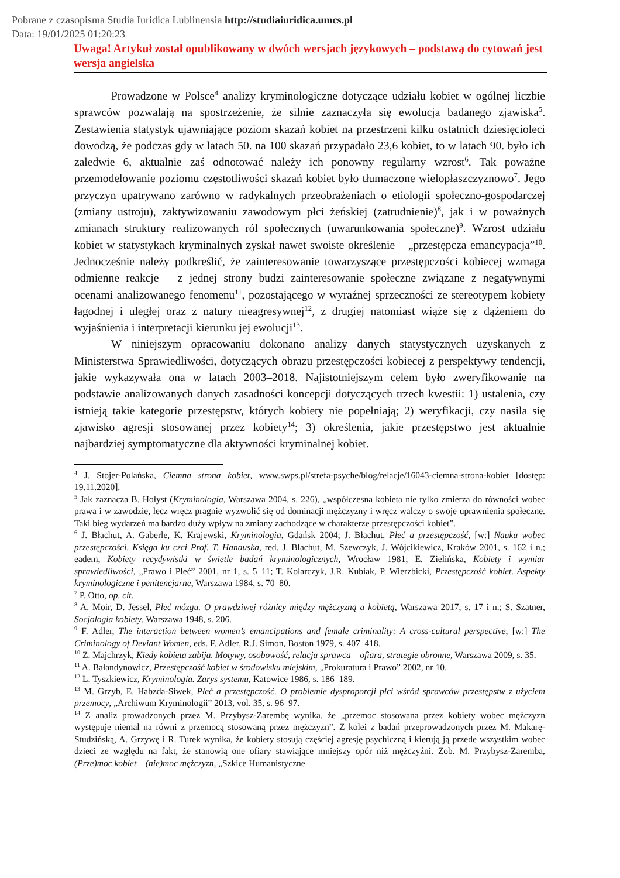Pobrane z czasopisma Studia Iuridica Lublinensia http://studiaiuridica.umcs.pl
Data: 19/01/2025 01:20:23
Uwaga! Artykuł został opublikowany w dwóch wersjach językowych – podstawą do cytowań jest wersja angielska
Prowadzone w Polsce<sup>4</sup> analizy kryminologiczne dotyczące udziału kobiet w ogólnej liczbie sprawców pozwalają na spostrzeżenie, że silnie zaznaczyła się ewolucja badanego zjawiska<sup>5</sup>. Zestawienia statystyk ujawniające poziom skazań kobiet na przestrzeni kilku ostatnich dziesięcioleci dowodzą, że podczas gdy w latach 50. na 100 skazań przypadało 23,6 kobiet, to w latach 90. było ich zaledwie 6, aktualnie zaś odnotować należy ich ponowny regularny wzrost<sup>6</sup>. Tak poważne przemodelowanie poziomu częstotliwości skazań kobiet było tłumaczone wielopłaszczyznowo<sup>7</sup>. Jego przyczyn upatrywano zarówno w radykalnych przeobrażeniach o etiologii społeczno-gospodarczej (zmiany ustroju), zaktywizowaniu zawodowym płci żeńskiej (zatrudnienie)<sup>8</sup>, jak i w poważnych zmianach struktury realizowanych ról społecznych (uwarunkowania społeczne)<sup>9</sup>. Wzrost udziału kobiet w statystykach kryminalnych zyskał nawet swoiste określenie – „przestępcza emancypacja”<sup>10</sup>. Jednocześnie należy podkreślić, że zainteresowanie towarzyszące przestępczości kobiecej wzmaga odmienne reakcje – z jednej strony budzi zainteresowanie społeczne związane z negatywnymi ocenami analizowanego fenomenu<sup>11</sup>, pozostającego w wyraźnej sprzeczności ze stereotypem kobiety łagodnej i uległej oraz z natury nieagresywnej<sup>12</sup>, z drugiej natomiast wiąże się z dążeniem do wyjaśnienia i interpretacji kierunku jej ewolucji<sup>13</sup>.
W niniejszym opracowaniu dokonano analizy danych statystycznych uzyskanych z Ministerstwa Sprawiedliwości, dotyczących obrazu przestępczości kobiecej z perspektywy tendencji, jakie wykazywała ona w latach 2003–2018. Najistotniejszym celem było zweryfikowanie na podstawie analizowanych danych zasadności koncepcji dotyczących trzech kwestii: 1) ustalenia, czy istnieją takie kategorie przestępstw, których kobiety nie popełniają; 2) weryfikacji, czy nasila się zjawisko agresji stosowanej przez kobiety<sup>14</sup>; 3) określenia, jakie przestępstwo jest aktualnie najbardziej symptomatyczne dla aktywności kryminalnej kobiet.
<sup>4</sup> J. Stojer-Polańska, Ciemna strona kobiet, www.swps.pl/strefa-psyche/blog/relacje/16043-ciemna-strona-kobiet [dostęp: 19.11.2020].
<sup>5</sup> Jak zaznacza B. Hołyst (Kryminologia, Warszawa 2004, s. 226), „współczesna kobieta nie tylko zmierza do równości wobec prawa i w zawodzie, lecz wręcz pragnie wyzwolić się od dominacji mężczyzny i wręcz walczy o swoje uprawnienia społeczne. Taki bieg wydarzeń ma bardzo duży wpływ na zmiany zachodzące w charakterze przestępczości kobiet”.
<sup>6</sup> J. Błachut, A. Gaberle, K. Krajewski, Kryminologia, Gdańsk 2004; J. Błachut, Płeć a przestępczość, [w:] Nauka wobec przestępczości. Księga ku czci Prof. T. Hanauska, red. J. Błachut, M. Szewczyk, J. Wójcikiewicz, Kraków 2001, s. 162 i n.; eadem, Kobiety recydywistki w świetle badań kryminologicznych, Wrocław 1981; E. Zielińska, Kobiety i wymiar sprawiedliwości, „Prawo i Płeć” 2001, nr 1, s. 5–11; T. Kolarczyk, J.R. Kubiak, P. Wierzbicki, Przestępczość kobiet. Aspekty kryminologiczne i penitencjarne, Warszawa 1984, s. 70–80.
<sup>7</sup> P. Otto, op. cit.
<sup>8</sup> A. Moir, D. Jessel, Płeć mózgu. O prawdziwej różnicy między mężczyzną a kobietą, Warszawa 2017, s. 17 i n.; S. Szatner, Socjologia kobiety, Warszawa 1948, s. 206.
<sup>9</sup> F. Adler, The interaction between women’s emancipations and female criminality: A cross-cultural perspective, [w:] The Criminology of Deviant Women, eds. F. Adler, R.J. Simon, Boston 1979, s. 407–418.
<sup>10</sup> Z. Majchrzyk, Kiedy kobieta zabija. Motywy, osobowość, relacja sprawca – ofiara, strategie obronne, Warszawa 2009, s. 35.
<sup>11</sup> A. Bałandynowicz, Przestępczość kobiet w środowisku miejskim, „Prokuratura i Prawo” 2002, nr 10.
<sup>12</sup> L. Tyszkiewicz, Kryminologia. Zarys systemu, Katowice 1986, s. 186–189.
<sup>13</sup> M. Grzyb, E. Habzda-Siwek, Płeć a przestępczość. O problemie dysproporcji płci wśród sprawców przestępstw z użyciem przemocy, „Archiwum Kryminologii” 2013, vol. 35, s. 96–97.
<sup>14</sup> Z analiz prowadzonych przez M. Przybysz-Zarembę wynika, że „przemoc stosowana przez kobiety wobec mężczyzn występuje niemal na równi z przemocą stosowaną przez mężczyzn”. Z kolei z badań przeprowadzonych przez M. Makarę-Studzińską, A. Grzywę i R. Turek wynika, że kobiety stosują częściej agresję psychiczną i kierują ją przede wszystkim wobec dzieci ze względu na fakt, że stanowią one ofiary stawiające mniejszy opór niż mężczyźni. Zob. M. Przybysz-Zaremba, (Prze)moc kobiet – (nie)moc mężczyzn, „Szkice Humanistyczne